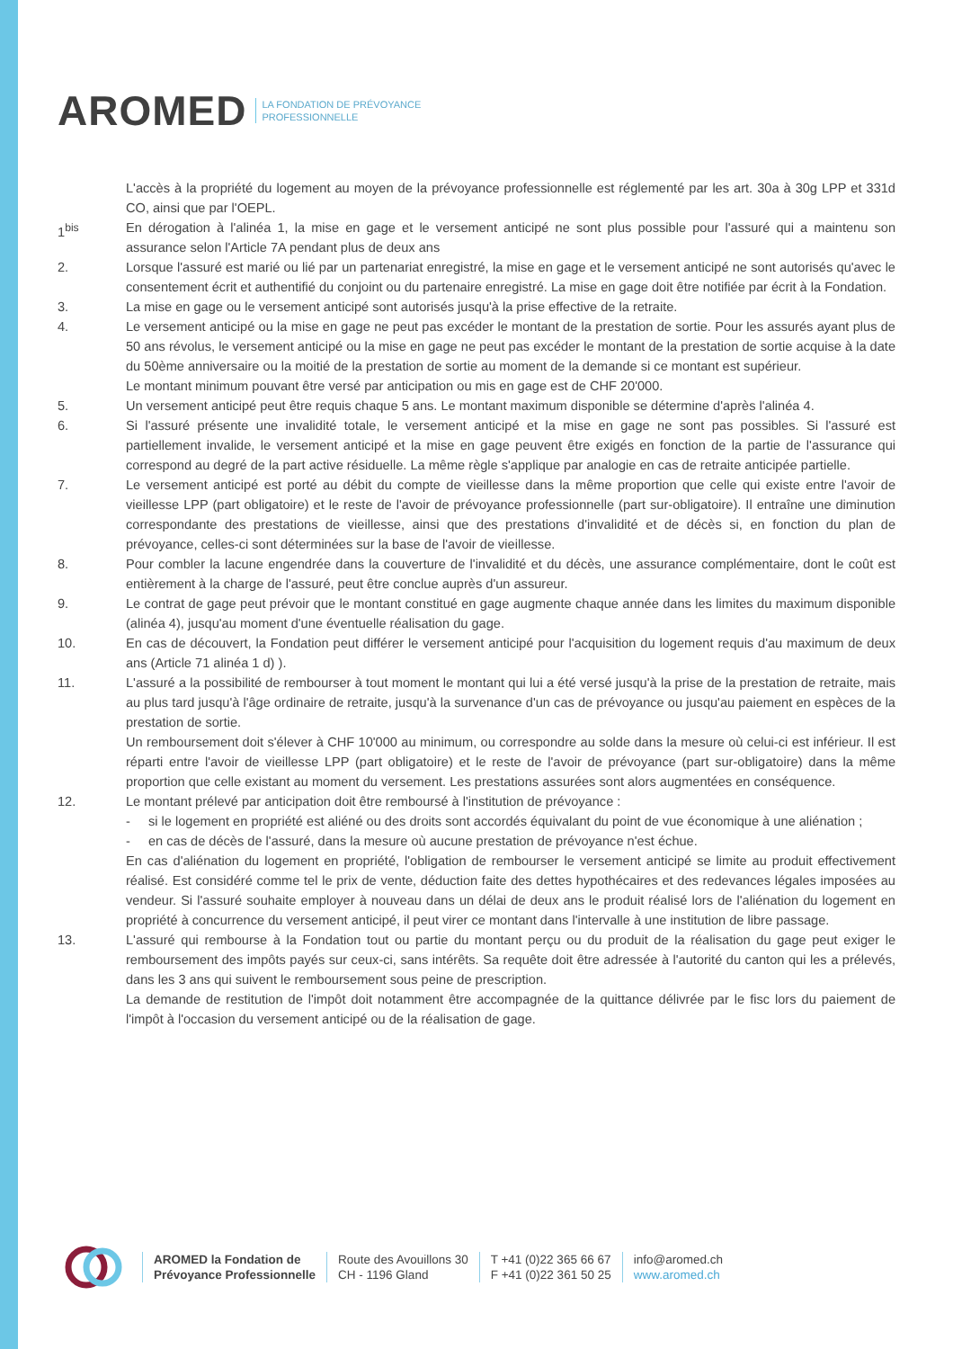AROMED LA FONDATION DE PRÉVOYANCE
PROFESSIONNELLE
L'accès à la propriété du logement au moyen de la prévoyance professionnelle est réglementé par les art. 30a à 30g LPP et 331d CO, ainsi que par l'OEPL.
1<sup>bis</sup> En dérogation à l'alinéa 1, la mise en gage et le versement anticipé ne sont plus possible pour l'assuré qui a maintenu son assurance selon l'Article 7A pendant plus de deux ans
2. Lorsque l'assuré est marié ou lié par un partenariat enregistré, la mise en gage et le versement anticipé ne sont autorisés qu'avec le consentement écrit et authentifié du conjoint ou du partenaire enregistré. La mise en gage doit être notifiée par écrit à la Fondation.
3. La mise en gage ou le versement anticipé sont autorisés jusqu'à la prise effective de la retraite.
4. Le versement anticipé ou la mise en gage ne peut pas excéder le montant de la prestation de sortie. Pour les assurés ayant plus de 50 ans révolus, le versement anticipé ou la mise en gage ne peut pas excéder le montant de la prestation de sortie acquise à la date du 50ème anniversaire ou la moitié de la prestation de sortie au moment de la demande si ce montant est supérieur.
Le montant minimum pouvant être versé par anticipation ou mis en gage est de CHF 20'000.
5. Un versement anticipé peut être requis chaque 5 ans. Le montant maximum disponible se détermine d'après l'alinéa 4.
6. Si l'assuré présente une invalidité totale, le versement anticipé et la mise en gage ne sont pas possibles. Si l'assuré est partiellement invalide, le versement anticipé et la mise en gage peuvent être exigés en fonction de la partie de l'assurance qui correspond au degré de la part active résiduelle. La même règle s'applique par analogie en cas de retraite anticipée partielle.
7. Le versement anticipé est porté au débit du compte de vieillesse dans la même proportion que celle qui existe entre l'avoir de vieillesse LPP (part obligatoire) et le reste de l'avoir de prévoyance professionnelle (part sur-obligatoire). Il entraîne une diminution correspondante des prestations de vieillesse, ainsi que des prestations d'invalidité et de décès si, en fonction du plan de prévoyance, celles-ci sont déterminées sur la base de l'avoir de vieillesse.
8. Pour combler la lacune engendrée dans la couverture de l'invalidité et du décès, une assurance complémentaire, dont le coût est entièrement à la charge de l'assuré, peut être conclue auprès d'un assureur.
9. Le contrat de gage peut prévoir que le montant constitué en gage augmente chaque année dans les limites du maximum disponible (alinéa 4), jusqu'au moment d'une éventuelle réalisation du gage.
10. En cas de découvert, la Fondation peut différer le versement anticipé pour l'acquisition du logement requis d'au maximum de deux ans (Article 71 alinéa 1 d) ).
11. L'assuré a la possibilité de rembourser à tout moment le montant qui lui a été versé jusqu'à la prise de la prestation de retraite, mais au plus tard jusqu'à l'âge ordinaire de retraite, jusqu'à la survenance d'un cas de prévoyance ou jusqu'au paiement en espèces de la prestation de sortie.
Un remboursement doit s'élever à CHF 10'000 au minimum, ou correspondre au solde dans la mesure où celui-ci est inférieur. Il est réparti entre l'avoir de vieillesse LPP (part obligatoire) et le reste de l'avoir de prévoyance (part sur-obligatoire) dans la même proportion que celle existant au moment du versement. Les prestations assurées sont alors augmentées en conséquence.
12. Le montant prélevé par anticipation doit être remboursé à l'institution de prévoyance :
- si le logement en propriété est aliéné ou des droits sont accordés équivalant du point de vue économique à une aliénation ;
- en cas de décès de l'assuré, dans la mesure où aucune prestation de prévoyance n'est échue.
En cas d'aliénation du logement en propriété, l'obligation de rembourser le versement anticipé se limite au produit effectivement réalisé. Est considéré comme tel le prix de vente, déduction faite des dettes hypothécaires et des redevances légales imposées au vendeur. Si l'assuré souhaite employer à nouveau dans un délai de deux ans le produit réalisé lors de l'aliénation du logement en propriété à concurrence du versement anticipé, il peut virer ce montant dans l'intervalle à une institution de libre passage.
13. L'assuré qui rembourse à la Fondation tout ou partie du montant perçu ou du produit de la réalisation du gage peut exiger le remboursement des impôts payés sur ceux-ci, sans intérêts. Sa requête doit être adressée à l'autorité du canton qui les a prélevés, dans les 3 ans qui suivent le remboursement sous peine de prescription.
La demande de restitution de l'impôt doit notamment être accompagnée de la quittance délivrée par le fisc lors du paiement de l'impôt à l'occasion du versement anticipé ou de la réalisation de gage.
AROMED la Fondation de
Prévoyance Professionnelle
Route des Avouillons 30
CH - 1196 Gland
T +41 (0)22 365 66 67
F +41 (0)22 361 50 25
info@aromed.ch
www.aromed.ch